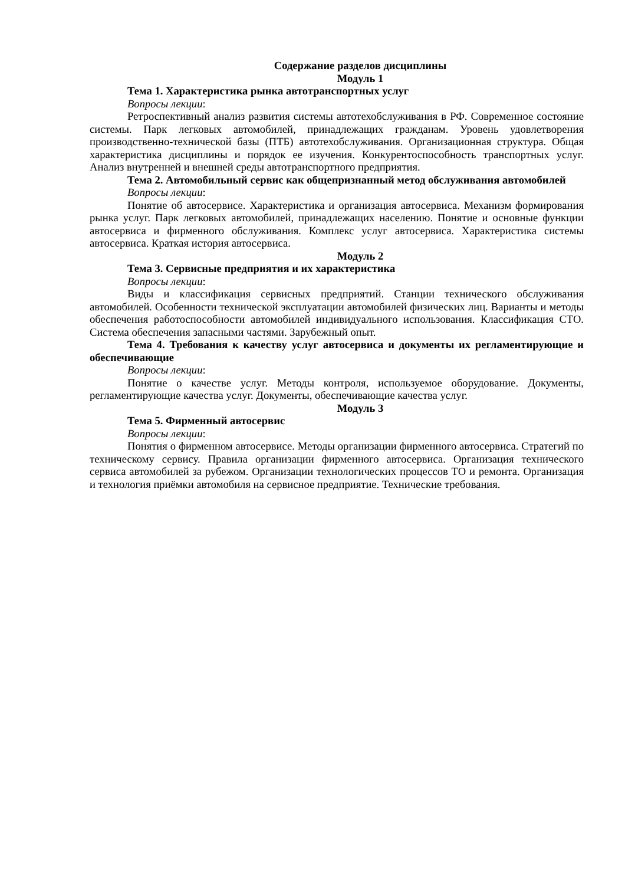Содержание разделов дисциплины
Модуль 1
Тема 1. Характеристика рынка автотранспортных услуг
Вопросы лекции:
Ретроспективный анализ развития системы автотехобслуживания в РФ. Современное состояние системы. Парк легковых автомобилей, принадлежащих гражданам. Уровень удовлетворения производственно-технической базы (ПТБ) автотехобслуживания. Организационная структура. Общая характеристика дисциплины и порядок ее изучения. Конкурентоспособность транспортных услуг. Анализ внутренней и внешней среды автотранспортного предприятия.
Тема 2. Автомобильный сервис как общепризнанный метод обслуживания автомобилей
Вопросы лекции:
Понятие об автосервисе. Характеристика и организация автосервиса. Механизм формирования рынка услуг. Парк легковых автомобилей, принадлежащих населению. Понятие и основные функции автосервиса и фирменного обслуживания. Комплекс услуг автосервиса. Характеристика системы автосервиса. Краткая история автосервиса.
Модуль 2
Тема 3. Сервисные предприятия и их характеристика
Вопросы лекции:
Виды и классификация сервисных предприятий. Станции технического обслуживания автомобилей. Особенности технической эксплуатации автомобилей физических лиц. Варианты и методы обеспечения работоспособности автомобилей индивидуального использования. Классификация СТО. Система обеспечения запасными частями. Зарубежный опыт.
Тема 4. Требования к качеству услуг автосервиса и документы их регламентирующие и обеспечивающие
Вопросы лекции:
Понятие о качестве услуг. Методы контроля, используемое оборудование. Документы, регламентирующие качества услуг. Документы, обеспечивающие качества услуг.
Модуль 3
Тема 5. Фирменный автосервис
Вопросы лекции:
Понятия о фирменном автосервисе. Методы организации фирменного автосервиса. Стратегий по техническому сервису. Правила организации фирменного автосервиса. Организация технического сервиса автомобилей за рубежом. Организации технологических процессов ТО и ремонта. Организация и технология приёмки автомобиля на сервисное предприятие. Технические требования.